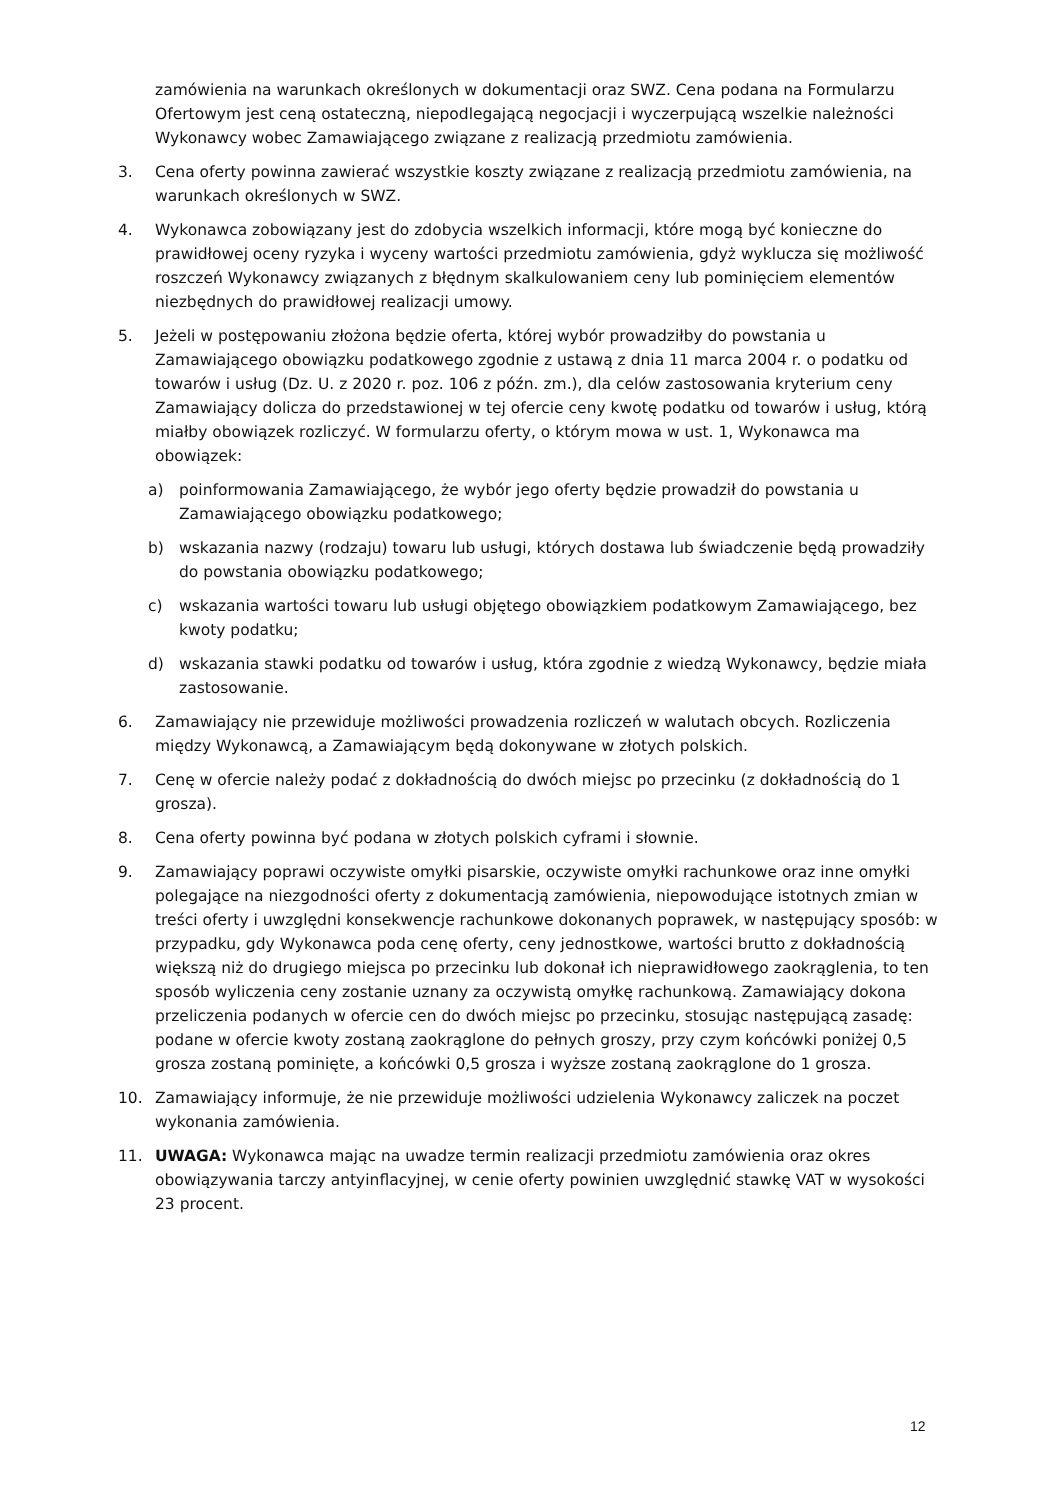zamówienia na warunkach określonych w dokumentacji oraz SWZ. Cena podana na Formularzu Ofertowym jest ceną ostateczną, niepodlegającą negocjacji i wyczerpującą wszelkie należności Wykonawcy wobec Zamawiającego związane z realizacją przedmiotu zamówienia.
3. Cena oferty powinna zawierać wszystkie koszty związane z realizacją przedmiotu zamówienia, na warunkach określonych w SWZ.
4. Wykonawca zobowiązany jest do zdobycia wszelkich informacji, które mogą być konieczne do prawidłowej oceny ryzyka i wyceny wartości przedmiotu zamówienia, gdyż wyklucza się możliwość roszczeń Wykonawcy związanych z błędnym skalkulowaniem ceny lub pominięciem elementów niezbędnych do prawidłowej realizacji umowy.
5. Jeżeli w postępowaniu złożona będzie oferta, której wybór prowadziłby do powstania u Zamawiającego obowiązku podatkowego zgodnie z ustawą z dnia 11 marca 2004 r. o podatku od towarów i usług (Dz. U. z 2020 r. poz. 106 z późn. zm.), dla celów zastosowania kryterium ceny Zamawiający dolicza do przedstawionej w tej ofercie ceny kwotę podatku od towarów i usług, którą miałby obowiązek rozliczyć. W formularzu oferty, o którym mowa w ust. 1, Wykonawca ma obowiązek:
a) poinformowania Zamawiającego, że wybór jego oferty będzie prowadził do powstania u Zamawiającego obowiązku podatkowego;
b) wskazania nazwy (rodzaju) towaru lub usługi, których dostawa lub świadczenie będą prowadziły do powstania obowiązku podatkowego;
c) wskazania wartości towaru lub usługi objętego obowiązkiem podatkowym Zamawiającego, bez kwoty podatku;
d) wskazania stawki podatku od towarów i usług, która zgodnie z wiedzą Wykonawcy, będzie miała zastosowanie.
6. Zamawiający nie przewiduje możliwości prowadzenia rozliczeń w walutach obcych. Rozliczenia między Wykonawcą, a Zamawiającym będą dokonywane w złotych polskich.
7. Cenę w ofercie należy podać z dokładnością do dwóch miejsc po przecinku (z dokładnością do 1 grosza).
8. Cena oferty powinna być podana w złotych polskich cyframi i słownie.
9. Zamawiający poprawi oczywiste omyłki pisarskie, oczywiste omyłki rachunkowe oraz inne omyłki polegające na niezgodności oferty z dokumentacją zamówienia, niepowodujące istotnych zmian w treści oferty i uwzględni konsekwencje rachunkowe dokonanych poprawek, w następujący sposób: w przypadku, gdy Wykonawca poda cenę oferty, ceny jednostkowe, wartości brutto z dokładnością większą niż do drugiego miejsca po przecinku lub dokonał ich nieprawidłowego zaokrąglenia, to ten sposób wyliczenia ceny zostanie uznany za oczywistą omyłkę rachunkową. Zamawiający dokona przeliczenia podanych w ofercie cen do dwóch miejsc po przecinku, stosując następującą zasadę: podane w ofercie kwoty zostaną zaokrąglone do pełnych groszy, przy czym końcówki poniżej 0,5 grosza zostaną pominięte, a końcówki 0,5 grosza i wyższe zostaną zaokrąglone do 1 grosza.
10. Zamawiający informuje, że nie przewiduje możliwości udzielenia Wykonawcy zaliczek na poczet wykonania zamówienia.
11. UWAGA: Wykonawca mając na uwadze termin realizacji przedmiotu zamówienia oraz okres obowiązywania tarczy antyinflacyjnej, w cenie oferty powinien uwzględnić stawkę VAT w wysokości 23 procent.
12